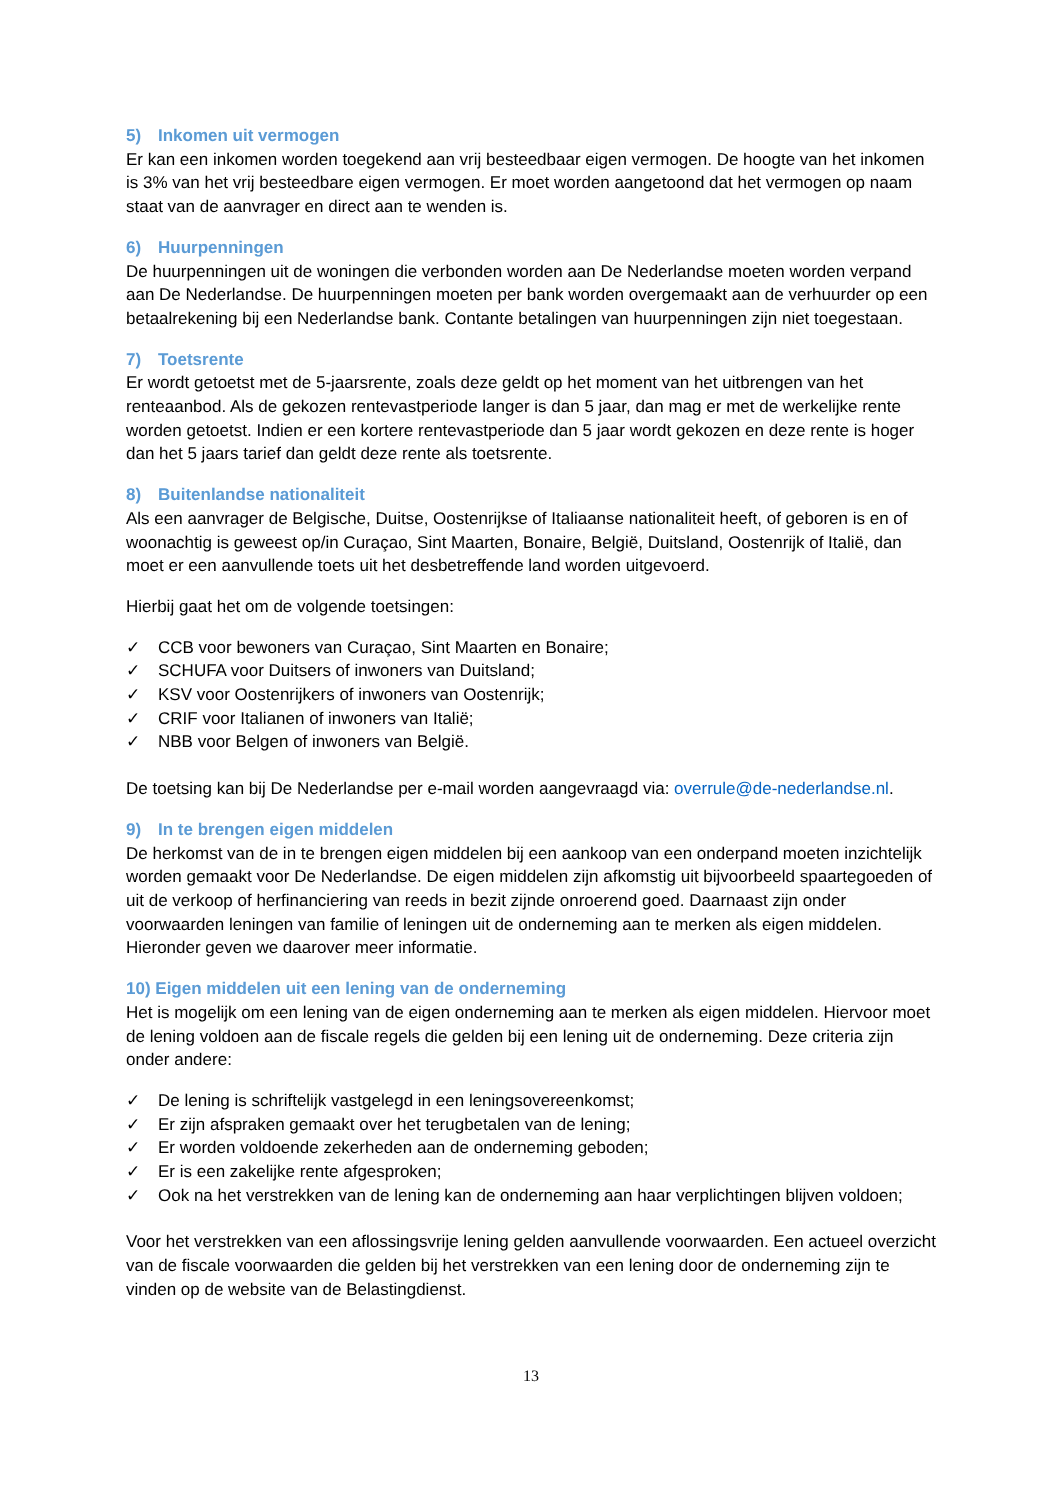5) Inkomen uit vermogen
Er kan een inkomen worden toegekend aan vrij besteedbaar eigen vermogen. De hoogte van het inkomen is 3% van het vrij besteedbare eigen vermogen. Er moet worden aangetoond dat het vermogen op naam staat van de aanvrager en direct aan te wenden is.
6) Huurpenningen
De huurpenningen uit de woningen die verbonden worden aan De Nederlandse moeten worden verpand aan De Nederlandse. De huurpenningen moeten per bank worden overgemaakt aan de verhuurder op een betaalrekening bij een Nederlandse bank. Contante betalingen van huurpenningen zijn niet toegestaan.
7) Toetsrente
Er wordt getoetst met de 5-jaarsrente, zoals deze geldt op het moment van het uitbrengen van het renteaanbod. Als de gekozen rentevastperiode langer is dan 5 jaar, dan mag er met de werkelijke rente worden getoetst. Indien er een kortere rentevastperiode dan 5 jaar wordt gekozen en deze rente is hoger dan het 5 jaars tarief dan geldt deze rente als toetsrente.
8) Buitenlandse nationaliteit
Als een aanvrager de Belgische, Duitse, Oostenrijkse of Italiaanse nationaliteit heeft, of geboren is en of woonachtig is geweest op/in Curaçao, Sint Maarten, Bonaire, België, Duitsland, Oostenrijk of Italië, dan moet er een aanvullende toets uit het desbetreffende land worden uitgevoerd.
Hierbij gaat het om de volgende toetsingen:
✓ CCB voor bewoners van Curaçao, Sint Maarten en Bonaire;
✓ SCHUFA voor Duitsers of inwoners van Duitsland;
✓ KSV voor Oostenrijkers of inwoners van Oostenrijk;
✓ CRIF voor Italianen of inwoners van Italië;
✓ NBB voor Belgen of inwoners van België.
De toetsing kan bij De Nederlandse per e-mail worden aangevraagd via: overrule@de-nederlandse.nl.
9) In te brengen eigen middelen
De herkomst van de in te brengen eigen middelen bij een aankoop van een onderpand moeten inzichtelijk worden gemaakt voor De Nederlandse. De eigen middelen zijn afkomstig uit bijvoorbeeld spaartegoeden of uit de verkoop of herfinanciering van reeds in bezit zijnde onroerend goed. Daarnaast zijn onder voorwaarden leningen van familie of leningen uit de onderneming aan te merken als eigen middelen. Hieronder geven we daarover meer informatie.
10) Eigen middelen uit een lening van de onderneming
Het is mogelijk om een lening van de eigen onderneming aan te merken als eigen middelen. Hiervoor moet de lening voldoen aan de fiscale regels die gelden bij een lening uit de onderneming. Deze criteria zijn onder andere:
✓ De lening is schriftelijk vastgelegd in een leningsovereenkomst;
✓ Er zijn afspraken gemaakt over het terugbetalen van de lening;
✓ Er worden voldoende zekerheden aan de onderneming geboden;
✓ Er is een zakelijke rente afgesproken;
✓ Ook na het verstrekken van de lening kan de onderneming aan haar verplichtingen blijven voldoen;
Voor het verstrekken van een aflossingsvrije lening gelden aanvullende voorwaarden. Een actueel overzicht van de fiscale voorwaarden die gelden bij het verstrekken van een lening door de onderneming zijn te vinden op de website van de Belastingdienst.
13